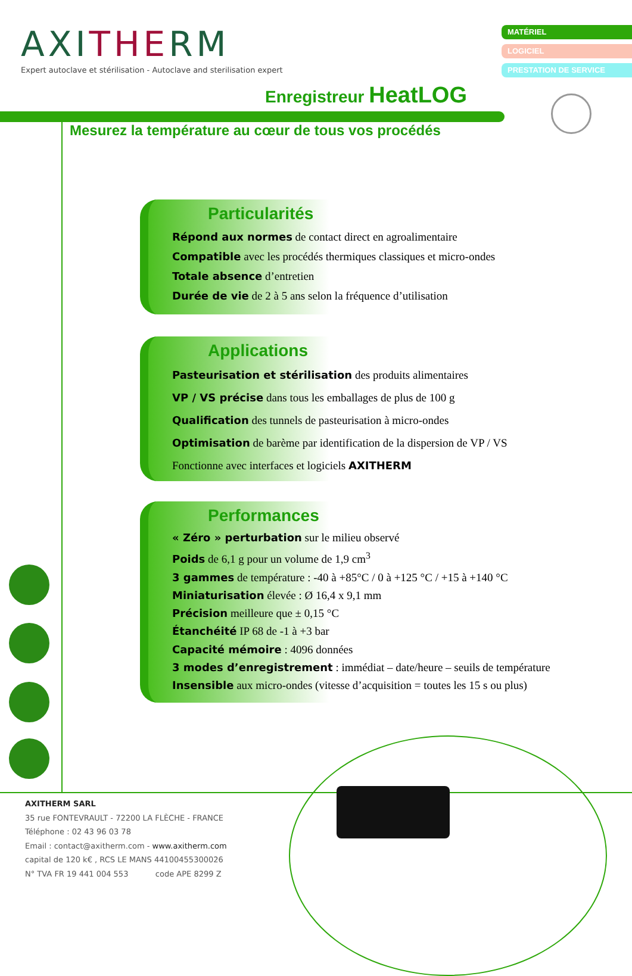AXITHERM
Expert autoclave et stérilisation - Autoclave and sterilisation expert
MATÉRIEL
LOGICIEL
PRESTATION DE SERVICE
Enregistreur HeatLOG
Mesurez la température au cœur de tous vos procédés
Particularités
Répond aux normes de contact direct en agroalimentaire
Compatible avec les procédés thermiques classiques et micro-ondes
Totale absence d’entretien
Durée de vie de 2 à 5 ans selon la fréquence d’utilisation
Applications
Pasteurisation et stérilisation des produits alimentaires
VP / VS précise dans tous les emballages de plus de 100 g
Qualification des tunnels de pasteurisation à micro-ondes
Optimisation de barème par identification de la dispersion de VP / VS
Fonctionne avec interfaces et logiciels AXITHERM
Performances
« Zéro » perturbation sur le milieu observé
Poids de 6,1 g pour un volume de 1,9 cm<sup>3</sup>
3 gammes de température : -40 à +85°C / 0 à +125 °C / +15 à +140 °C
Miniaturisation élevée : Ø 16,4 x 9,1 mm
Précision meilleure que ± 0,15 °C
Étanchéité IP 68 de -1 à +3 bar
Capacité mémoire : 4096 données
3 modes d’enregistrement : immédiat – date/heure – seuils de température
Insensible aux micro-ondes (vitesse d’acquisition = toutes les 15 s ou plus)
AXITHERM SARL
35 rue FONTEVRAULT - 72200 LA FLÈCHE - FRANCE
Téléphone : 02 43 96 03 78
Email : contact@axitherm.com - www.axitherm.com
capital de 120 k€ , RCS LE MANS 44100455300026
N° TVA FR 19 441 004 553 code APE 8299 Z